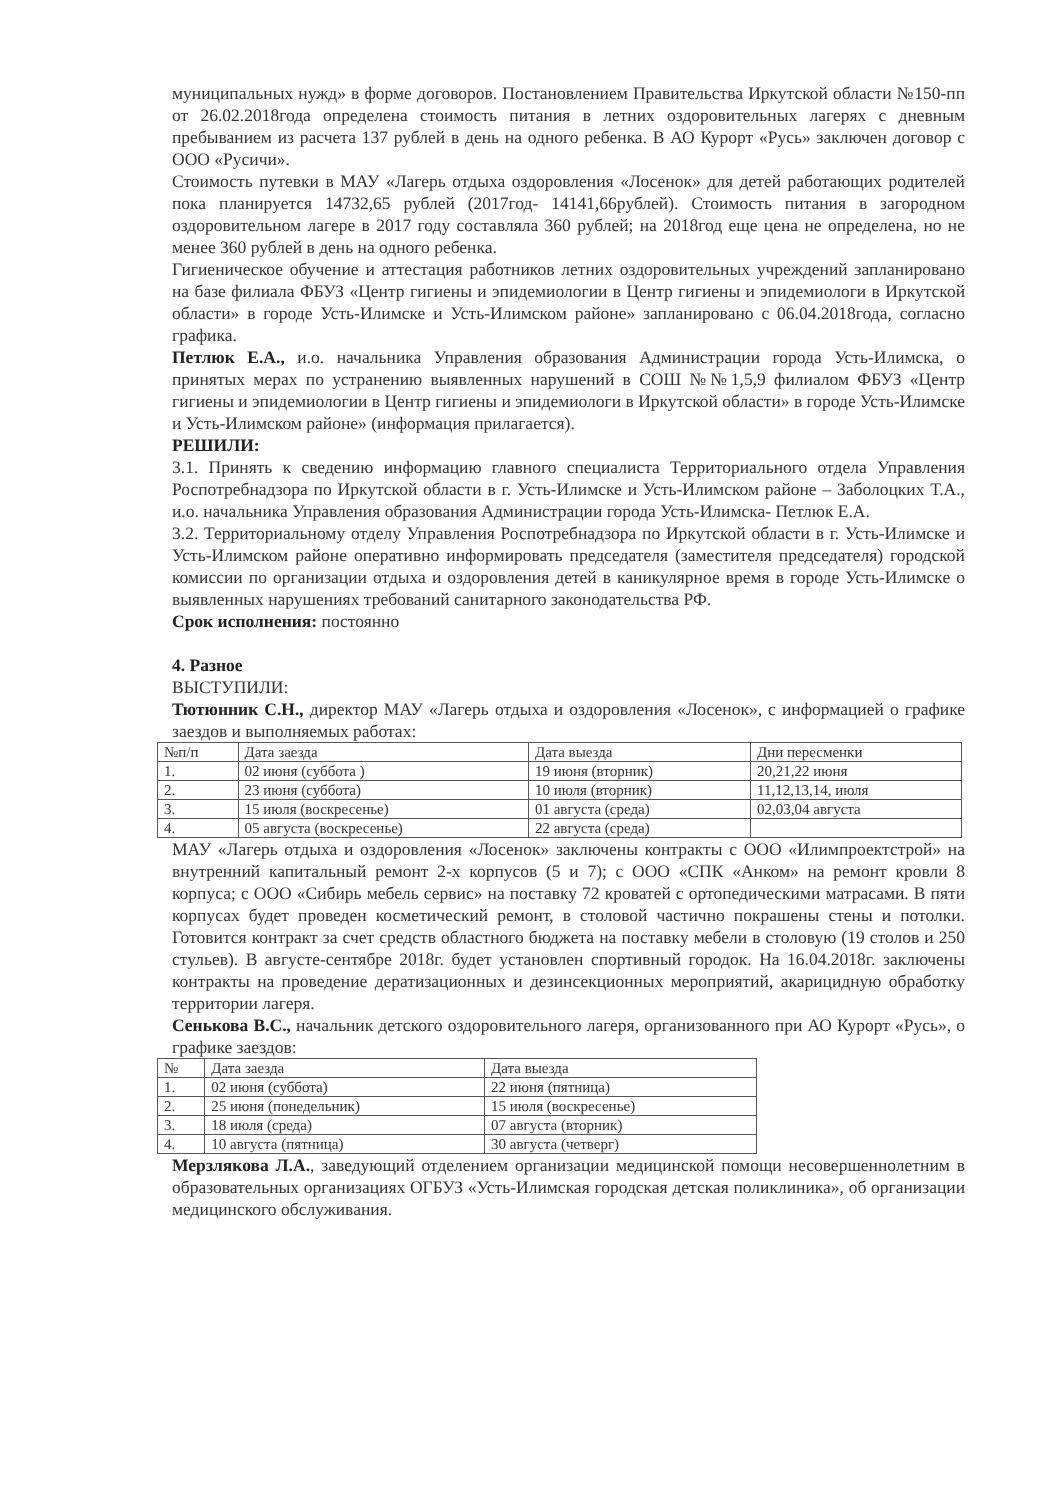муниципальных нужд» в форме договоров. Постановлением Правительства Иркутской области №150-пп от 26.02.2018года определена стоимость питания в летних оздоровительных лагерях с дневным пребыванием из расчета 137 рублей в день на одного ребенка. В АО Курорт «Русь» заключен договор с ООО «Русичи».
Стоимость путевки в МАУ «Лагерь отдыха оздоровления «Лосенок» для детей работающих родителей пока планируется 14732,65 рублей (2017год- 14141,66рублей). Стоимость питания в загородном оздоровительном лагере в 2017 году составляла 360 рублей; на 2018год еще цена не определена, но не менее 360 рублей в день на одного ребенка.
Гигиеническое обучение и аттестация работников летних оздоровительных учреждений запланировано на базе филиала ФБУЗ «Центр гигиены и эпидемиологии в Центр гигиены и эпидемиологи в Иркутской области» в городе Усть-Илимске и Усть-Илимском районе» запланировано с 06.04.2018года, согласно графика.
Петлюк Е.А., и.о. начальника Управления образования Администрации города Усть-Илимска, о принятых мерах по устранению выявленных нарушений в СОШ №№1,5,9 филиалом ФБУЗ «Центр гигиены и эпидемиологии в Центр гигиены и эпидемиологи в Иркутской области» в городе Усть-Илимске и Усть-Илимском районе» (информация прилагается).
РЕШИЛИ:
3.1. Принять к сведению информацию главного специалиста Территориального отдела Управления Роспотребнадзора по Иркутской области в г. Усть-Илимске и Усть-Илимском районе – Заболоцких Т.А., и.о. начальника Управления образования Администрации города Усть-Илимска- Петлюк Е.А.
3.2. Территориальному отделу Управления Роспотребнадзора по Иркутской области в г. Усть-Илимске и Усть-Илимском районе оперативно информировать председателя (заместителя председателя) городской комиссии по организации отдыха и оздоровления детей в каникулярное время в городе Усть-Илимске о выявленных нарушениях требований санитарного законодательства РФ.
Срок исполнения: постоянно
4. Разное
ВЫСТУПИЛИ:
Тютюнник С.Н., директор МАУ «Лагерь отдыха и оздоровления «Лосенок», с информацией о графике заездов и выполняемых работах:
| №п/п | Дата заезда | Дата выезда | Дни пересменки |
| 1. | 02 июня (суббота ) | 19 июня (вторник) | 20,21,22 июня |
| 2. | 23 июня (суббота) | 10 июля (вторник) | 11,12,13,14, июля |
| 3. | 15 июля (воскресенье) | 01 августа (среда) | 02,03,04 августа |
| 4. | 05 августа (воскресенье) | 22 августа (среда) | |
МАУ «Лагерь отдыха и оздоровления «Лосенок» заключены контракты с ООО «Илимпроектстрой» на внутренний капитальный ремонт 2-х корпусов (5 и 7); с ООО «СПК «Анком» на ремонт кровли 8 корпуса; с ООО «Сибирь мебель сервис» на поставку 72 кроватей с ортопедическими матрасами. В пяти корпусах будет проведен косметический ремонт, в столовой частично покрашены стены и потолки. Готовится контракт за счет средств областного бюджета на поставку мебели в столовую (19 столов и 250 стульев). В августе-сентябре 2018г. будет установлен спортивный городок. На 16.04.2018г. заключены контракты на проведение дератизационных и дезинсекционных мероприятий, акарицидную обработку территории лагеря.
Сенькова В.С., начальник детского оздоровительного лагеря, организованного при АО Курорт «Русь», о графике заездов:
| № | Дата заезда | Дата выезда |
| 1. | 02 июня (суббота) | 22 июня (пятница) |
| 2. | 25 июня (понедельник) | 15 июля (воскресенье) |
| 3. | 18 июля (среда) | 07 августа (вторник) |
| 4. | 10 августа (пятница) | 30 августа (четверг) |
Мерзлякова Л.А., заведующий отделением организации медицинской помощи несовершеннолетним в образовательных организациях ОГБУЗ «Усть-Илимская городская детская поликлиника», об организации медицинского обслуживания.